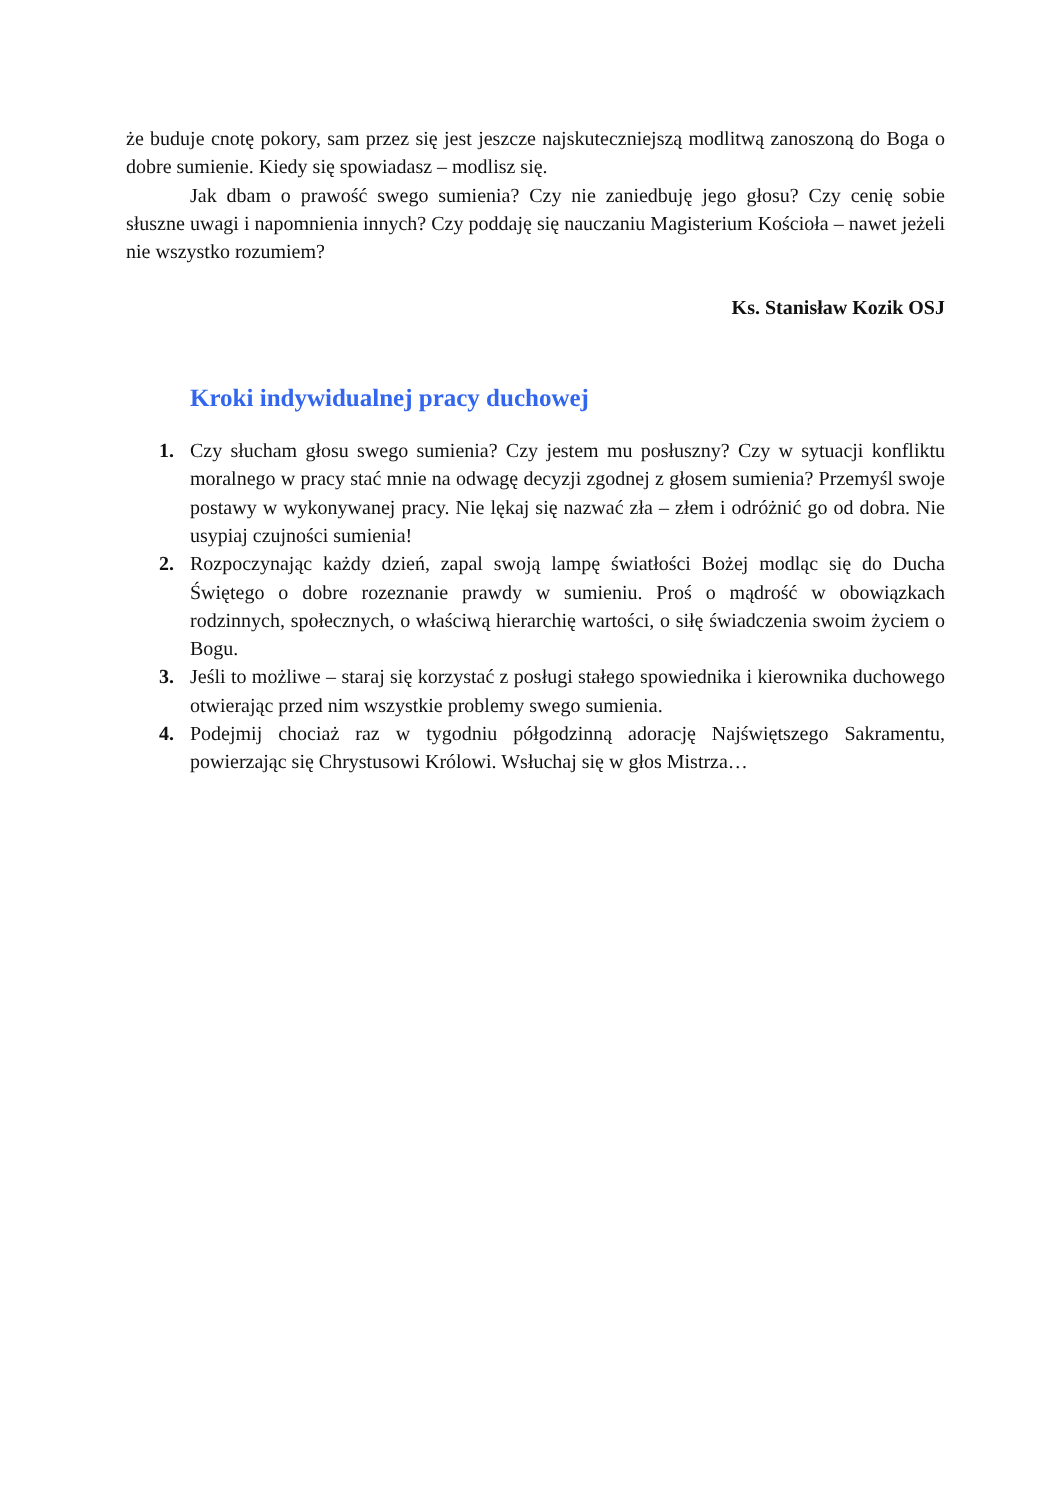że buduje cnotę pokory, sam przez się jest jeszcze najskuteczniejszą modlitwą zanoszoną do Boga o dobre sumienie. Kiedy się spowiadasz – modlisz się.
Jak dbam o prawość swego sumienia? Czy nie zaniedbuję jego głosu? Czy cenię sobie słuszne uwagi i napomnienia innych? Czy poddaję się nauczaniu Magisterium Kościoła – nawet jeżeli nie wszystko rozumiem?
Ks. Stanisław Kozik OSJ
Kroki indywidualnej pracy duchowej
1. Czy słucham głosu swego sumienia? Czy jestem mu posłuszny? Czy w sytuacji konfliktu moralnego w pracy stać mnie na odwagę decyzji zgodnej z głosem sumienia? Przemyśl swoje postawy w wykonywanej pracy. Nie lękaj się nazwać zła – złem i odróżnić go od dobra. Nie usypiaj czujności sumienia!
2. Rozpoczynając każdy dzień, zapal swoją lampę światłości Bożej modląc się do Ducha Świętego o dobre rozeznanie prawdy w sumieniu. Proś o mądrość w obowiązkach rodzinnych, społecznych, o właściwą hierarchię wartości, o siłę świadczenia swoim życiem o Bogu.
3. Jeśli to możliwe – staraj się korzystać z posługi stałego spowiednika i kierownika duchowego otwierając przed nim wszystkie problemy swego sumienia.
4. Podejmij chociaż raz w tygodniu półgodzinną adorację Najświętszego Sakramentu, powierzając się Chrystusowi Królowi. Wsłuchaj się w głos Mistrza…